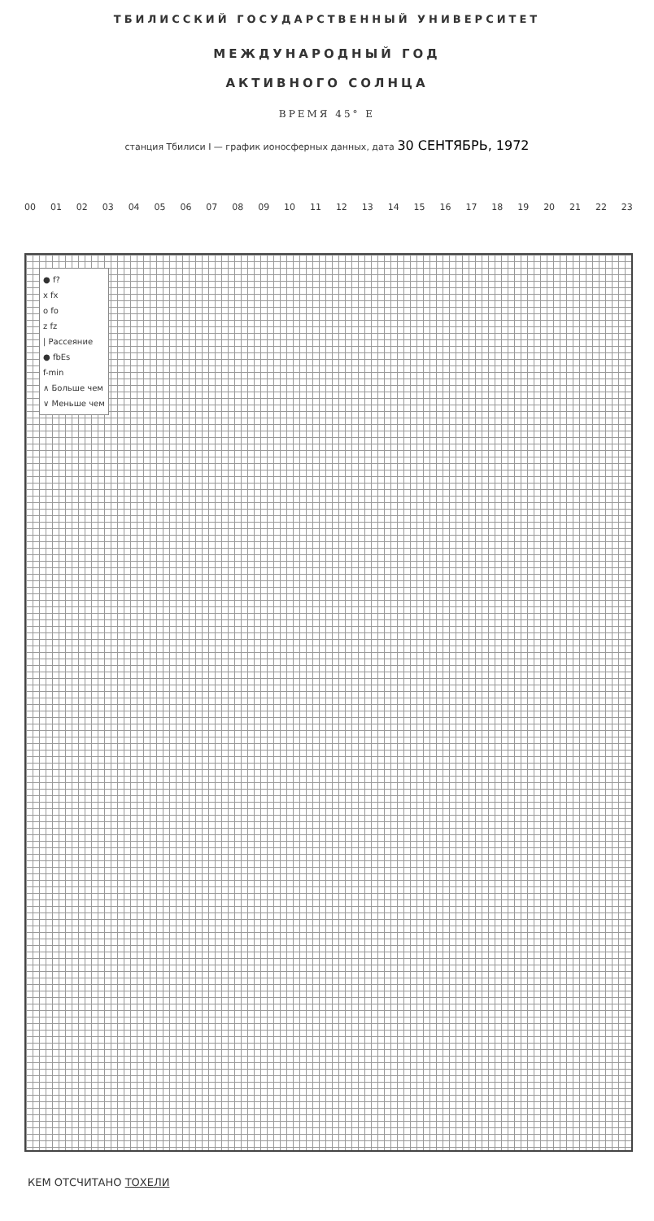ТБИЛИССКИЙ ГОСУДАРСТВЕННЫЙ УНИВЕРСИТЕТ
МЕЖДУНАРОДНЫЙ ГОД
АКТИВНОГО СОЛНЦА
ВРЕМЯ 45° Е
станция Тбилиси I — график ионосферных данных, дата 30 СЕНТЯБРЬ, 1972
00 01 02 03 04 05 06 07 08 09 10 11 12 13 14 15 16 17 18 19 20 21 22 23
● f?
x fx
o fo
z fz
| Рассеяние
● fbEs
f-min
∧ Больше чем
∨ Меньше чем
КЕМ ОТСЧИТАНО ТОХЕЛИ